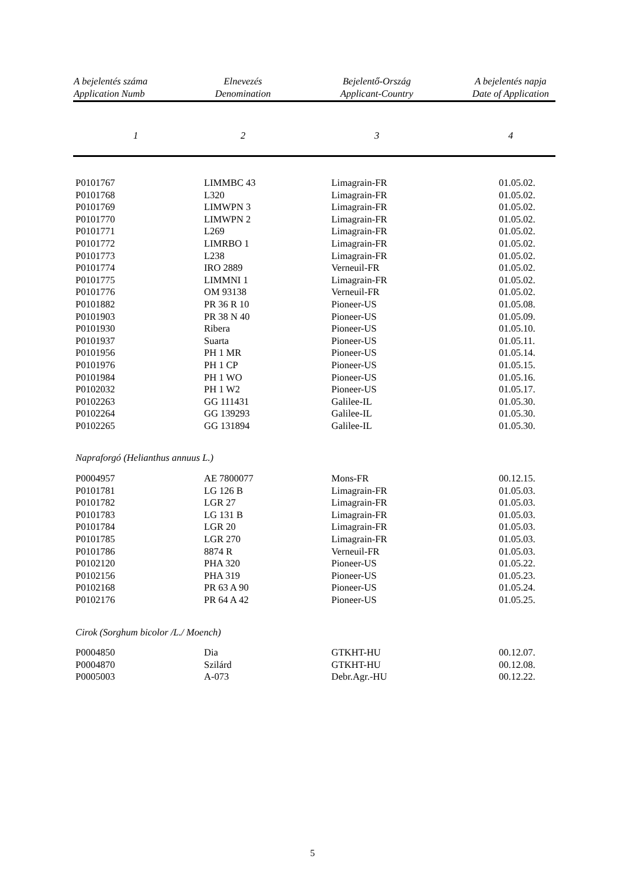| A bejelentés száma Application Numb | Elnevezés Denomination | Bejelentő-Ország Applicant-Country | A bejelentés napja Date of Application |
| --- | --- | --- | --- |
| 1 | 2 | 3 | 4 |
| P0101767 | LIMMBC 43 | Limagrain-FR | 01.05.02. |
| P0101768 | L320 | Limagrain-FR | 01.05.02. |
| P0101769 | LIMWPN 3 | Limagrain-FR | 01.05.02. |
| P0101770 | LIMWPN 2 | Limagrain-FR | 01.05.02. |
| P0101771 | L269 | Limagrain-FR | 01.05.02. |
| P0101772 | LIMRBO 1 | Limagrain-FR | 01.05.02. |
| P0101773 | L238 | Limagrain-FR | 01.05.02. |
| P0101774 | IRO 2889 | Verneuil-FR | 01.05.02. |
| P0101775 | LIMMNI 1 | Limagrain-FR | 01.05.02. |
| P0101776 | OM 93138 | Verneuil-FR | 01.05.02. |
| P0101882 | PR 36 R 10 | Pioneer-US | 01.05.08. |
| P0101903 | PR 38 N 40 | Pioneer-US | 01.05.09. |
| P0101930 | Ribera | Pioneer-US | 01.05.10. |
| P0101937 | Suarta | Pioneer-US | 01.05.11. |
| P0101956 | PH 1 MR | Pioneer-US | 01.05.14. |
| P0101976 | PH 1 CP | Pioneer-US | 01.05.15. |
| P0101984 | PH 1 WO | Pioneer-US | 01.05.16. |
| P0102032 | PH 1 W2 | Pioneer-US | 01.05.17. |
| P0102263 | GG 111431 | Galilee-IL | 01.05.30. |
| P0102264 | GG 139293 | Galilee-IL | 01.05.30. |
| P0102265 | GG 131894 | Galilee-IL | 01.05.30. |
| Napraforgó (Helianthus annuus L.) | | | |
| P0004957 | AE 7800077 | Mons-FR | 00.12.15. |
| P0101781 | LG 126 B | Limagrain-FR | 01.05.03. |
| P0101782 | LGR 27 | Limagrain-FR | 01.05.03. |
| P0101783 | LG 131 B | Limagrain-FR | 01.05.03. |
| P0101784 | LGR 20 | Limagrain-FR | 01.05.03. |
| P0101785 | LGR 270 | Limagrain-FR | 01.05.03. |
| P0101786 | 8874 R | Verneuil-FR | 01.05.03. |
| P0102120 | PHA 320 | Pioneer-US | 01.05.22. |
| P0102156 | PHA 319 | Pioneer-US | 01.05.23. |
| P0102168 | PR 63 A 90 | Pioneer-US | 01.05.24. |
| P0102176 | PR 64 A 42 | Pioneer-US | 01.05.25. |
| Cirok (Sorghum bicolor /L./ Moench) | | | |
| P0004850 | Dia | GTKHT-HU | 00.12.07. |
| P0004870 | Szilárd | GTKHT-HU | 00.12.08. |
| P0005003 | A-073 | Debr.Agr.-HU | 00.12.22. |
5